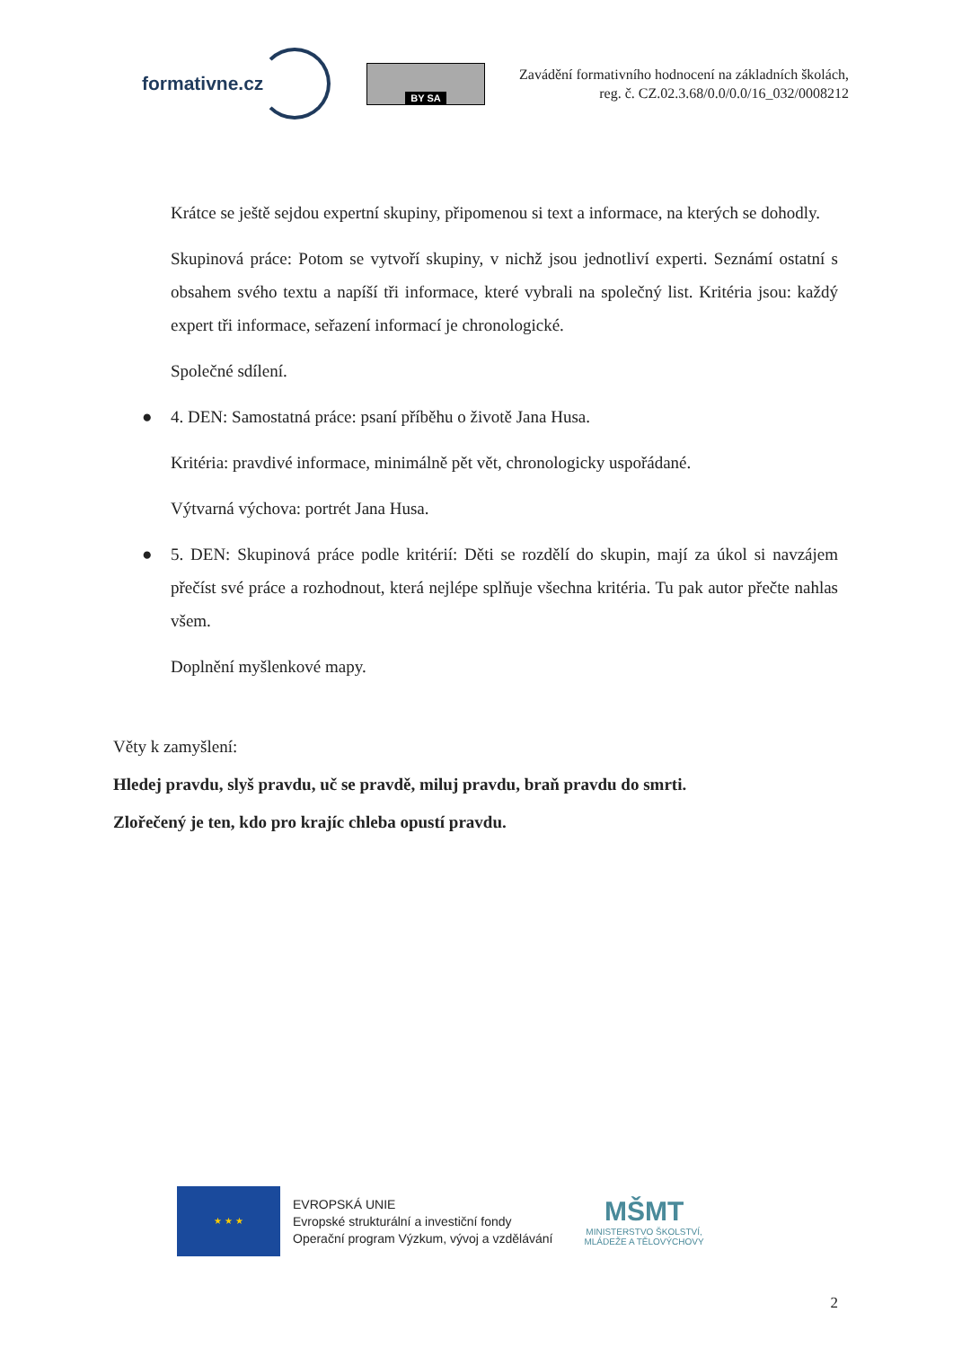formativne.cz
BY SA
Zavádění formativního hodnocení na základních školách,
reg. č. CZ.02.3.68/0.0/0.0/16_032/0008212
Krátce se ještě sejdou expertní skupiny, připomenou si text a informace, na kterých se dohodly.
Skupinová práce: Potom se vytvoří skupiny, v nichž jsou jednotliví experti. Seznámí ostatní s obsahem svého textu a napíší tři informace, které vybrali na společný list. Kritéria jsou: každý expert tři informace, seřazení informací je chronologické.
Společné sdílení.
● 4. DEN: Samostatná práce: psaní příběhu o životě Jana Husa.
Kritéria: pravdivé informace, minimálně pět vět, chronologicky uspořádané.
Výtvarná výchova: portrét Jana Husa.
● 5. DEN: Skupinová práce podle kritérií: Děti se rozdělí do skupin, mají za úkol si navzájem přečíst své práce a rozhodnout, která nejlépe splňuje všechna kritéria. Tu pak autor přečte nahlas všem.
Doplnění myšlenkové mapy.
Věty k zamyšlení:
Hledej pravdu, slyš pravdu, uč se pravdě, miluj pravdu, braň pravdu do smrti.
Zlořečený je ten, kdo pro krajíc chleba opustí pravdu.
★ ★ ★
EVROPSKÁ UNIE
Evropské strukturální a investiční fondy
Operační program Výzkum, vývoj a vzdělávání
MŠMT
MINISTERSTVO ŠKOLSTVÍ,
MLÁDEŽE A TĚLOVÝCHOVY
2